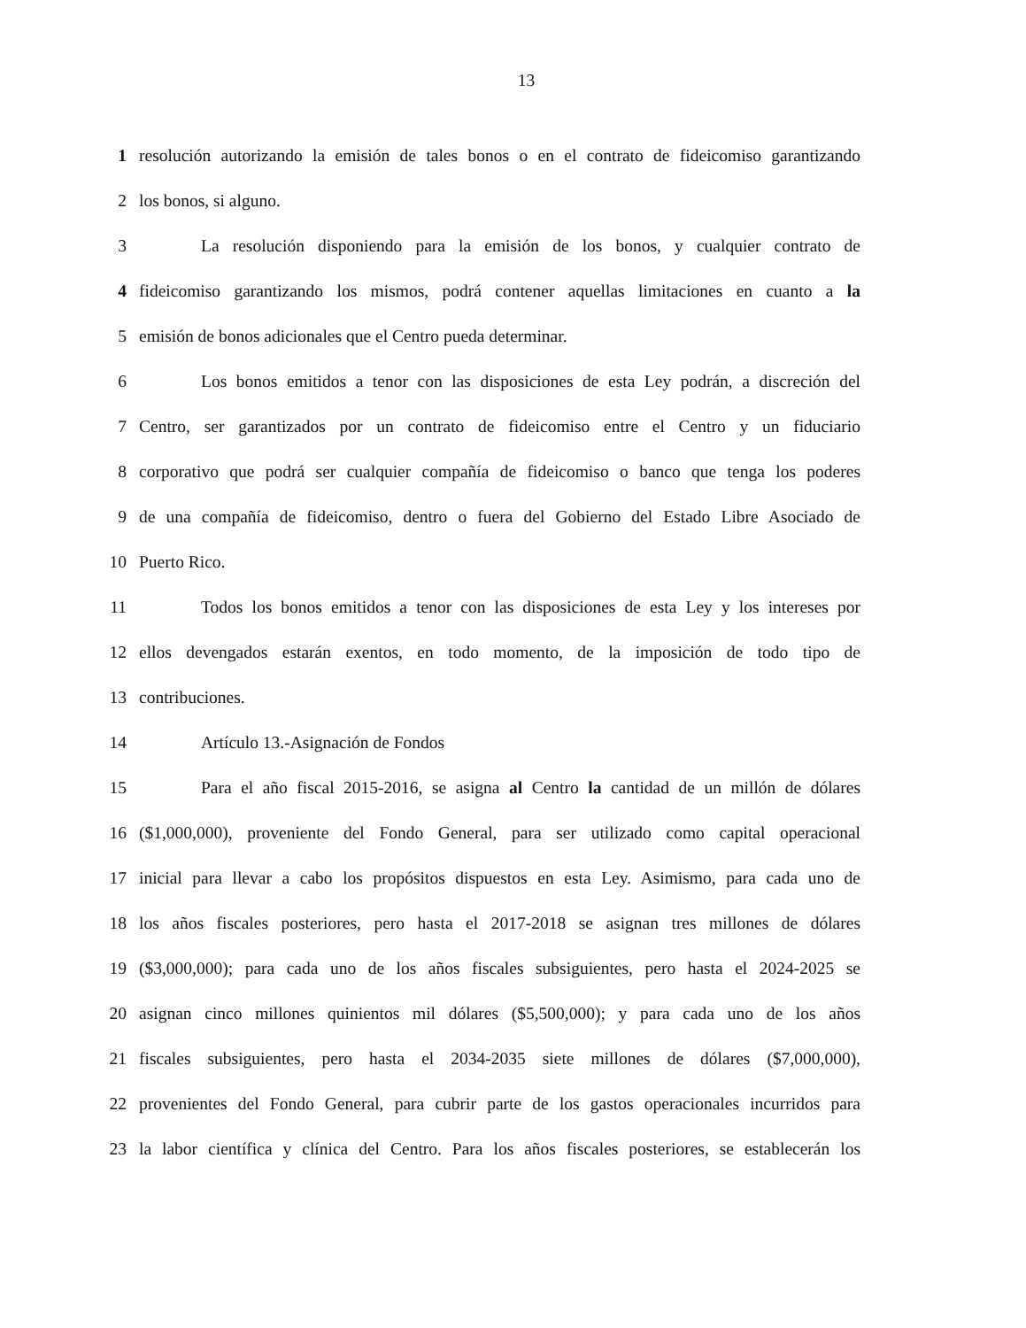13
1 resolución autorizando la emisión de tales bonos o en el contrato de fideicomiso garantizando
2 los bonos, si alguno.
3 La resolución disponiendo para la emisión de los bonos, y cualquier contrato de
4 fideicomiso garantizando los mismos, podrá contener aquellas limitaciones en cuanto a la
5 emisión de bonos adicionales que el Centro pueda determinar.
6 Los bonos emitidos a tenor con las disposiciones de esta Ley podrán, a discreción del
7 Centro, ser garantizados por un contrato de fideicomiso entre el Centro y un fiduciario
8 corporativo que podrá ser cualquier compañía de fideicomiso o banco que tenga los poderes
9 de una compañía de fideicomiso, dentro o fuera del Gobierno del Estado Libre Asociado de
10 Puerto Rico.
11 Todos los bonos emitidos a tenor con las disposiciones de esta Ley y los intereses por
12 ellos devengados estarán exentos, en todo momento, de la imposición de todo tipo de
13 contribuciones.
14 Artículo 13.-Asignación de Fondos
15 Para el año fiscal 2015-2016, se asigna al Centro la cantidad de un millón de dólares
16 ($1,000,000), proveniente del Fondo General, para ser utilizado como capital operacional
17 inicial para llevar a cabo los propósitos dispuestos en esta Ley. Asimismo, para cada uno de
18 los años fiscales posteriores, pero hasta el 2017-2018 se asignan tres millones de dólares
19 ($3,000,000); para cada uno de los años fiscales subsiguientes, pero hasta el 2024-2025 se
20 asignan cinco millones quinientos mil dólares ($5,500,000); y para cada uno de los años
21 fiscales subsiguientes, pero hasta el 2034-2035 siete millones de dólares ($7,000,000),
22 provenientes del Fondo General, para cubrir parte de los gastos operacionales incurridos para
23 la labor científica y clínica del Centro. Para los años fiscales posteriores, se establecerán los